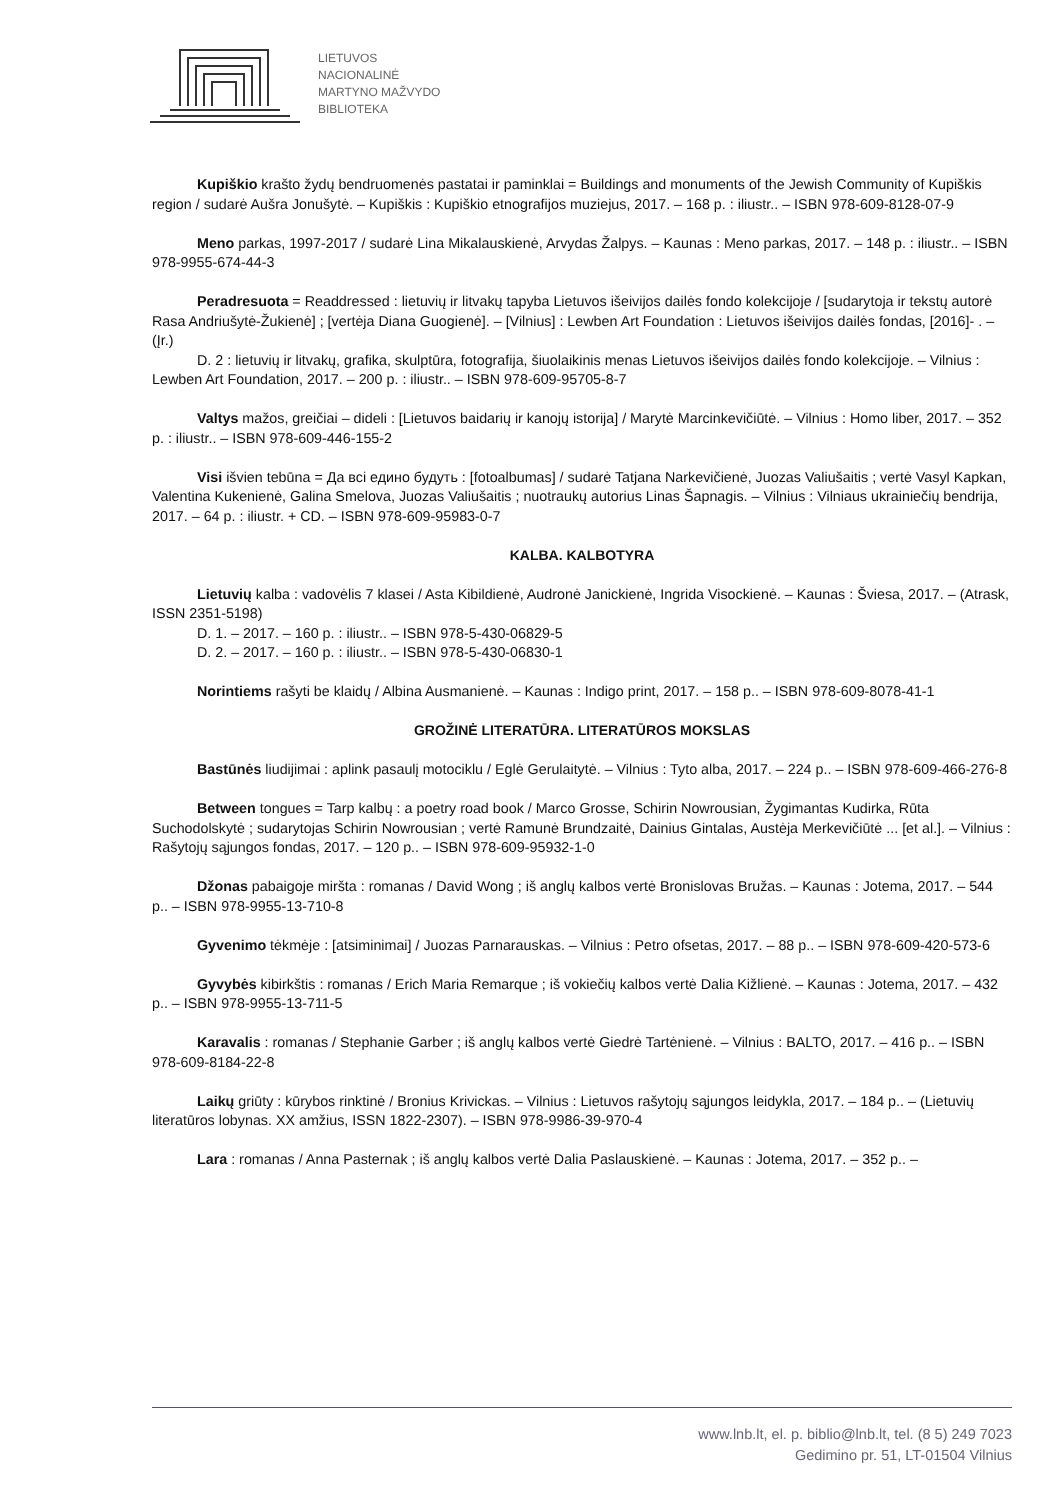LIETUVOS
NACIONALINĖ
MARTYNO MAŽVYDO
BIBLIOTEKA
Kupiškio krašto žydų bendruomenės pastatai ir paminklai = Buildings and monuments of the Jewish Community of Kupiškis region / sudarė Aušra Jonušytė. – Kupiškis : Kupiškio etnografijos muziejus, 2017. – 168 p. : iliustr.. – ISBN 978-609-8128-07-9
Meno parkas, 1997-2017 / sudarė Lina Mikalauskienė, Arvydas Žalpys. – Kaunas : Meno parkas, 2017. – 148 p. : iliustr.. – ISBN 978-9955-674-44-3
Peradresuota = Readdressed : lietuvių ir litvakų tapyba Lietuvos išeivijos dailės fondo kolekcijoje / [sudarytoja ir tekstų autorė Rasa Andriušytė-Žukienė] ; [vertėja Diana Guogienė]. – [Vilnius] : Lewben Art Foundation : Lietuvos išeivijos dailės fondas, [2016]- . – (Įr.)
D. 2 : lietuvių ir litvakų, grafika, skulptūra, fotografija, šiuolaikinis menas Lietuvos išeivijos dailės fondo kolekcijoje. – Vilnius : Lewben Art Foundation, 2017. – 200 p. : iliustr.. – ISBN 978-609-95705-8-7
Valtys mažos, greičiai – dideli : [Lietuvos baidarių ir kanojų istorija] / Marytė Marcinkevičiūtė. – Vilnius : Homo liber, 2017. – 352 p. : iliustr.. – ISBN 978-609-446-155-2
Visi išvien tebūna = Да всі едино будуть : [fotoalbumas] / sudarė Tatjana Narkevičienė, Juozas Valiušaitis ; vertė Vasyl Kapkan, Valentina Kukenienė, Galina Smelova, Juozas Valiušaitis ; nuotraukų autorius Linas Šapnagis. – Vilnius : Vilniaus ukrainiečių bendrija, 2017. – 64 p. : iliustr. + CD. – ISBN 978-609-95983-0-7
KALBA. KALBOTYRA
Lietuvių kalba : vadovėlis 7 klasei / Asta Kibildienė, Audronė Janickienė, Ingrida Visockienė. – Kaunas : Šviesa, 2017. – (Atrask, ISSN 2351-5198)
D. 1. – 2017. – 160 p. : iliustr.. – ISBN 978-5-430-06829-5
D. 2. – 2017. – 160 p. : iliustr.. – ISBN 978-5-430-06830-1
Norintiems rašyti be klaidų / Albina Ausmanienė. – Kaunas : Indigo print, 2017. – 158 p.. – ISBN 978-609-8078-41-1
GROŽINĖ LITERATŪRA. LITERATŪROS MOKSLAS
Bastūnės liudijimai : aplink pasaulį motociklu / Eglė Gerulaitytė. – Vilnius : Tyto alba, 2017. – 224 p.. – ISBN 978-609-466-276-8
Between tongues = Tarp kalbų : a poetry road book / Marco Grosse, Schirin Nowrousian, Žygimantas Kudirka, Rūta Suchodolskytė ; sudarytojas Schirin Nowrousian ; vertė Ramunė Brundzaitė, Dainius Gintalas, Austėja Merkevičiūtė ... [et al.]. – Vilnius : Rašytojų sąjungos fondas, 2017. – 120 p.. – ISBN 978-609-95932-1-0
Džonas pabaigoje miršta : romanas / David Wong ; iš anglų kalbos vertė Bronislovas Bružas. – Kaunas : Jotema, 2017. – 544 p.. – ISBN 978-9955-13-710-8
Gyvenimo tėkmėje : [atsiminimai] / Juozas Parnarauskas. – Vilnius : Petro ofsetas, 2017. – 88 p.. – ISBN 978-609-420-573-6
Gyvybės kibirkštis : romanas / Erich Maria Remarque ; iš vokiečių kalbos vertė Dalia Kižlienė. – Kaunas : Jotema, 2017. – 432 p.. – ISBN 978-9955-13-711-5
Karavalis : romanas / Stephanie Garber ; iš anglų kalbos vertė Giedrė Tartėnienė. – Vilnius : BALTO, 2017. – 416 p.. – ISBN 978-609-8184-22-8
Laikų griūty : kūrybos rinktinė / Bronius Krivickas. – Vilnius : Lietuvos rašytojų sąjungos leidykla, 2017. – 184 p.. – (Lietuvių literatūros lobynas. XX amžius, ISSN 1822-2307). – ISBN 978-9986-39-970-4
Lara : romanas / Anna Pasternak ; iš anglų kalbos vertė Dalia Paslauskienė. – Kaunas : Jotema, 2017. – 352 p.. –
www.lnb.lt, el. p. biblio@lnb.lt, tel. (8 5) 249 7023
Gedimino pr. 51, LT-01504 Vilnius